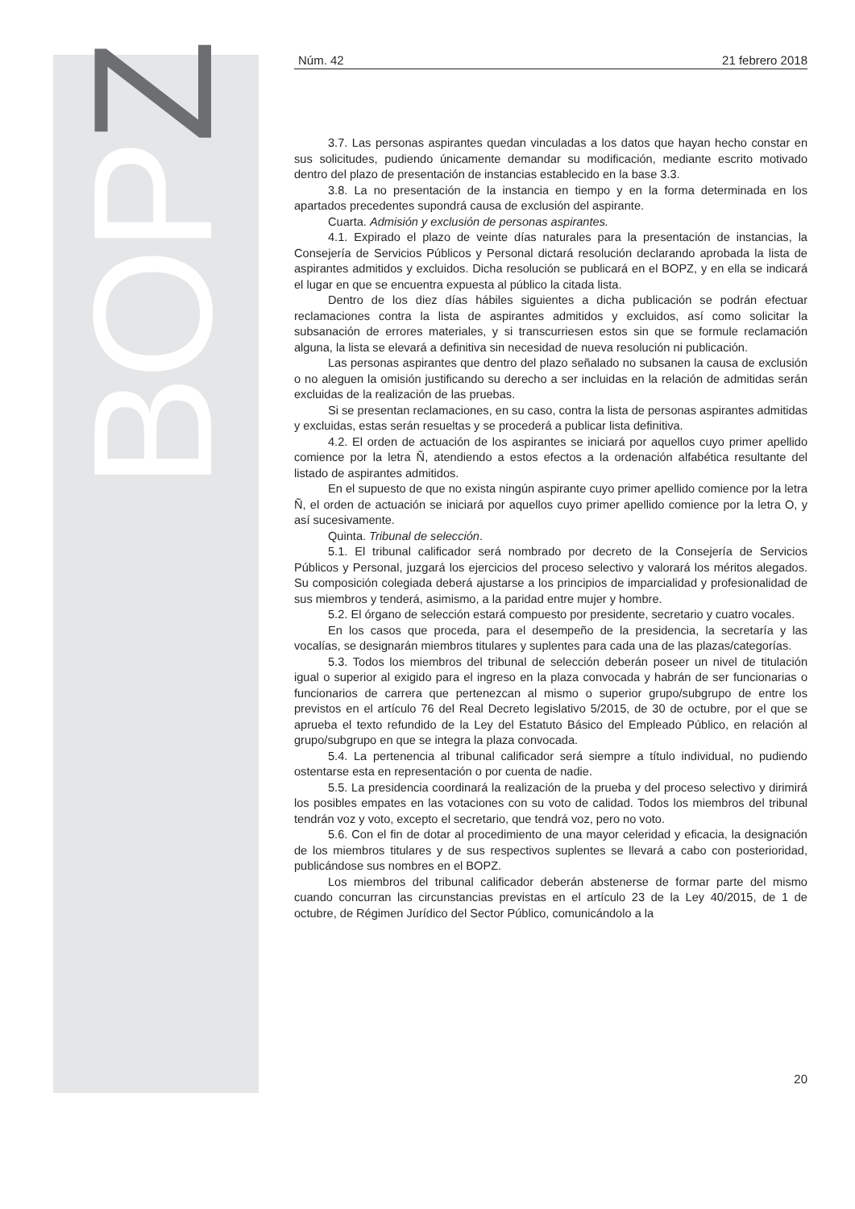BOPZ
Núm. 42 21 febrero 2018
3.7. Las personas aspirantes quedan vinculadas a los datos que hayan hecho constar en sus solicitudes, pudiendo únicamente demandar su modificación, mediante escrito motivado dentro del plazo de presentación de instancias establecido en la base 3.3.
3.8. La no presentación de la instancia en tiempo y en la forma determinada en los apartados precedentes supondrá causa de exclusión del aspirante.
Cuarta. Admisión y exclusión de personas aspirantes.
4.1. Expirado el plazo de veinte días naturales para la presentación de instancias, la Consejería de Servicios Públicos y Personal dictará resolución declarando aprobada la lista de aspirantes admitidos y excluidos. Dicha resolución se publicará en el BOPZ, y en ella se indicará el lugar en que se encuentra expuesta al público la citada lista.
Dentro de los diez días hábiles siguientes a dicha publicación se podrán efectuar reclamaciones contra la lista de aspirantes admitidos y excluidos, así como solicitar la subsanación de errores materiales, y si transcurriesen estos sin que se formule reclamación alguna, la lista se elevará a definitiva sin necesidad de nueva resolución ni publicación.
Las personas aspirantes que dentro del plazo señalado no subsanen la causa de exclusión o no aleguen la omisión justificando su derecho a ser incluidas en la relación de admitidas serán excluidas de la realización de las pruebas.
Si se presentan reclamaciones, en su caso, contra la lista de personas aspirantes admitidas y excluidas, estas serán resueltas y se procederá a publicar lista definitiva.
4.2. El orden de actuación de los aspirantes se iniciará por aquellos cuyo primer apellido comience por la letra Ñ, atendiendo a estos efectos a la ordenación alfabética resultante del listado de aspirantes admitidos.
En el supuesto de que no exista ningún aspirante cuyo primer apellido comience por la letra Ñ, el orden de actuación se iniciará por aquellos cuyo primer apellido comience por la letra O, y así sucesivamente.
Quinta. Tribunal de selección.
5.1. El tribunal calificador será nombrado por decreto de la Consejería de Servicios Públicos y Personal, juzgará los ejercicios del proceso selectivo y valorará los méritos alegados. Su composición colegiada deberá ajustarse a los principios de imparcialidad y profesionalidad de sus miembros y tenderá, asimismo, a la paridad entre mujer y hombre.
5.2. El órgano de selección estará compuesto por presidente, secretario y cuatro vocales.
En los casos que proceda, para el desempeño de la presidencia, la secretaría y las vocalías, se designarán miembros titulares y suplentes para cada una de las plazas/categorías.
5.3. Todos los miembros del tribunal de selección deberán poseer un nivel de titulación igual o superior al exigido para el ingreso en la plaza convocada y habrán de ser funcionarias o funcionarios de carrera que pertenezcan al mismo o superior grupo/subgrupo de entre los previstos en el artículo 76 del Real Decreto legislativo 5/2015, de 30 de octubre, por el que se aprueba el texto refundido de la Ley del Estatuto Básico del Empleado Público, en relación al grupo/subgrupo en que se integra la plaza convocada.
5.4. La pertenencia al tribunal calificador será siempre a título individual, no pudiendo ostentarse esta en representación o por cuenta de nadie.
5.5. La presidencia coordinará la realización de la prueba y del proceso selectivo y dirimirá los posibles empates en las votaciones con su voto de calidad. Todos los miembros del tribunal tendrán voz y voto, excepto el secretario, que tendrá voz, pero no voto.
5.6. Con el fin de dotar al procedimiento de una mayor celeridad y eficacia, la designación de los miembros titulares y de sus respectivos suplentes se llevará a cabo con posterioridad, publicándose sus nombres en el BOPZ.
Los miembros del tribunal calificador deberán abstenerse de formar parte del mismo cuando concurran las circunstancias previstas en el artículo 23 de la Ley 40/2015, de 1 de octubre, de Régimen Jurídico del Sector Público, comunicándolo a la
20